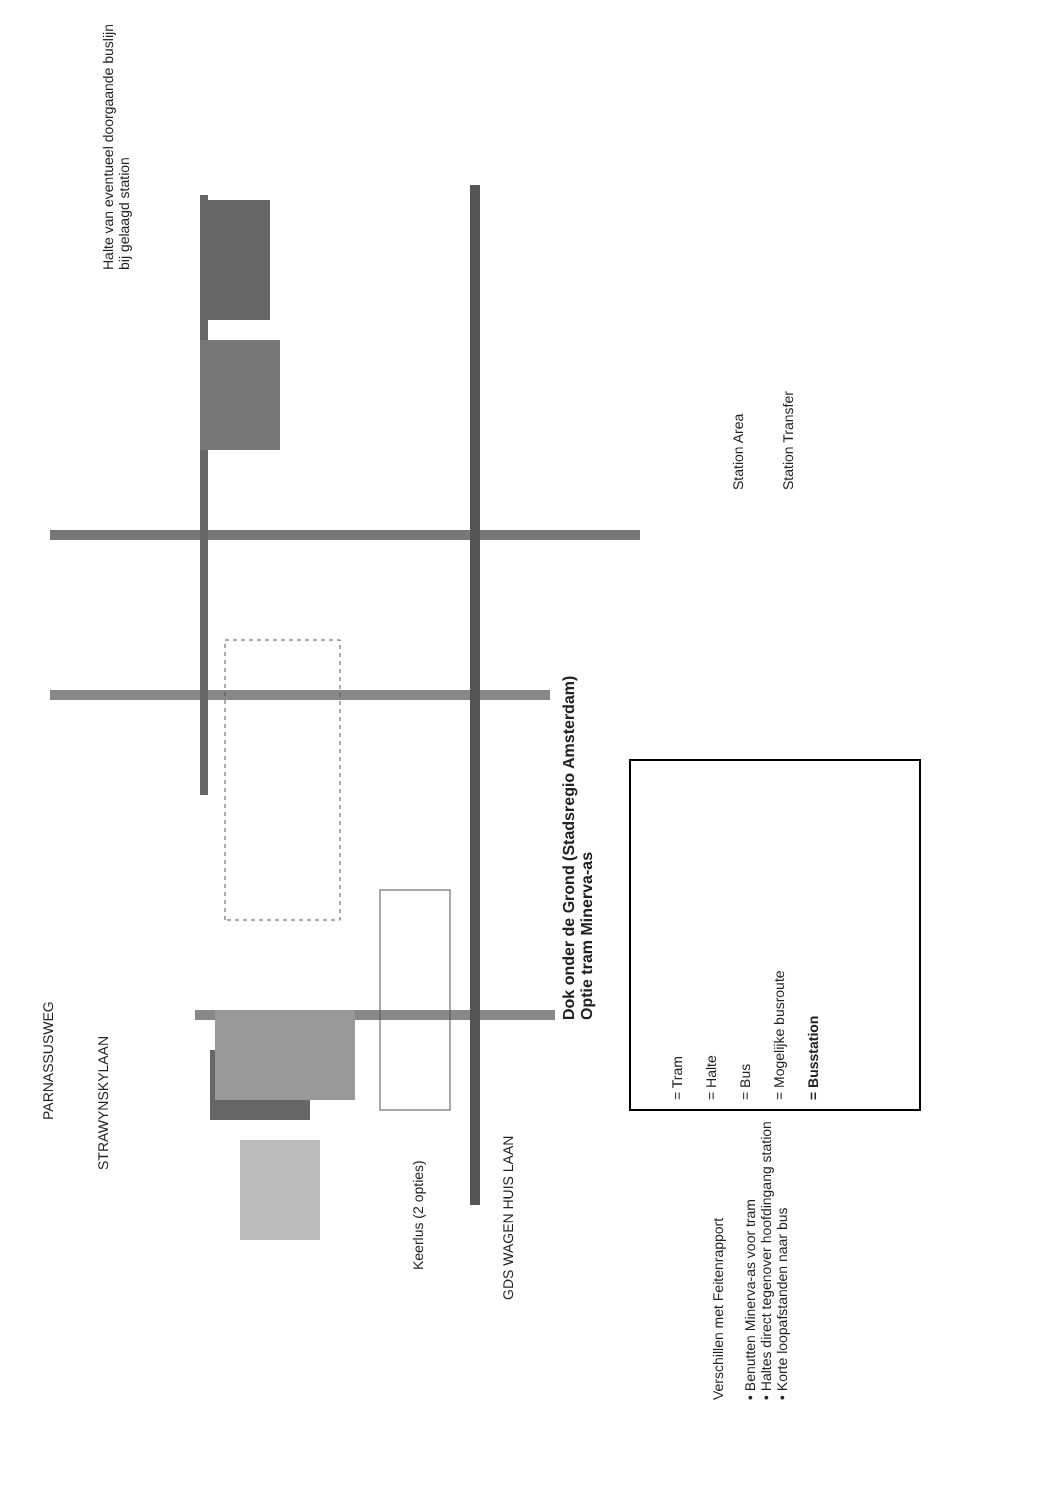Halte van eventueel doorgaande buslijn bij gelaagd station
STRAWYNSKYLAAN
PARNASSUSWEG
Keerlus (2 opties)
GDS WAGEN HUIS LAAN
Dok onder de Grond (Stadsregio Amsterdam)
Optie tram Minerva-as
= Tram
= Halte
= Bus
= Mogelijke busroute
= Busstation
Station Area
Station Transfer
Verschillen met Feitenrapport
• Benutten Minerva-as voor tram
• Haltes direct tegenover hoofdingang station
• Korte loopafstanden naar bus